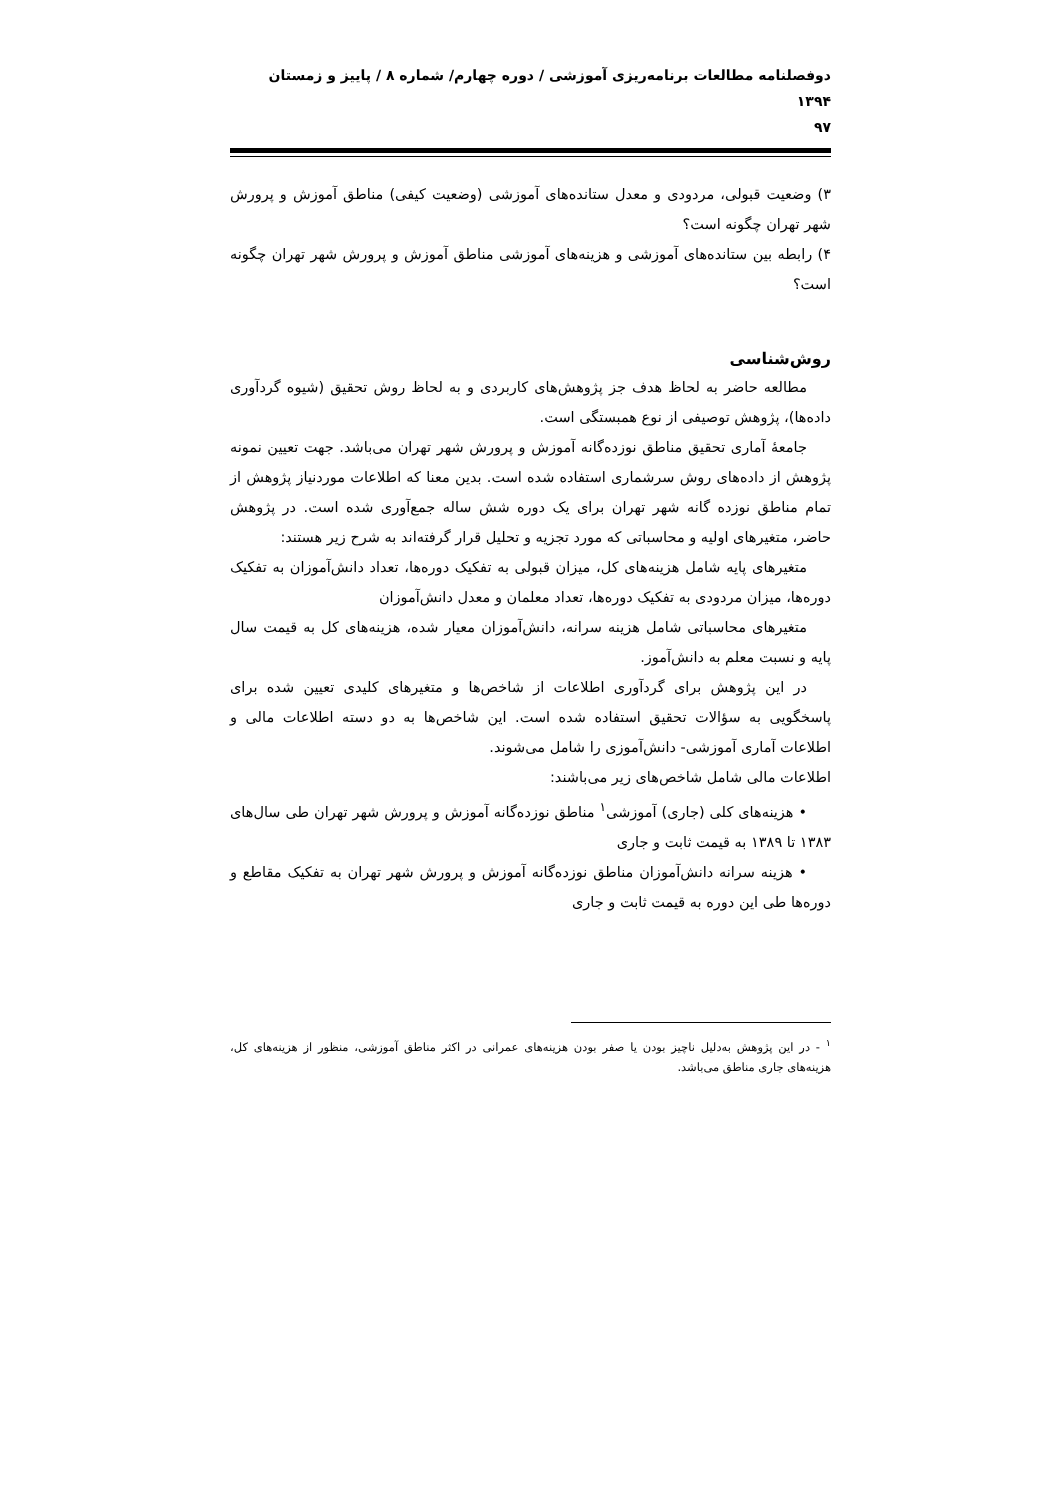دوفصلنامه مطالعات برنامه‌ریزی آموزشی / دوره چهارم/ شماره ۸ / پاییز و زمستان ۱۳۹۴
۹۷
۳) وضعیت قبولی، مردودی و معدل ستانده‌های آموزشی (وضعیت کیفی) مناطق آموزش و پرورش شهر تهران چگونه است؟
۴) رابطه بین ستانده‌های آموزشی و هزینه‌های آموزشی مناطق آموزش و پرورش شهر تهران چگونه است؟
روش‌شناسی
مطالعه حاضر به لحاظ هدف جز پژوهش‌های کاربردی و به لحاظ روش تحقیق (شیوه گردآوری داده‌ها)، پژوهش توصیفی از نوع همبستگی است.
جامعهٔ آماری تحقیق مناطق نوزده‌گانه آموزش و پرورش شهر تهران می‌باشد. جهت تعیین نمونه پژوهش از داده‌های روش سرشماری استفاده شده است. بدین معنا که اطلاعات موردنیاز پژوهش از تمام مناطق نوزده گانه شهر تهران برای یک دوره شش ساله جمع‌آوری شده است. در پژوهش حاضر، متغیرهای اولیه و محاسباتی که مورد تجزیه و تحلیل قرار گرفته‌اند به شرح زیر هستند:
متغیرهای پایه شامل هزینه‌های کل، میزان قبولی به تفکیک دوره‌ها، تعداد دانش‌آموزان به تفکیک دوره‌ها، میزان مردودی به تفکیک دوره‌ها، تعداد معلمان و معدل دانش‌آموزان
متغیرهای محاسباتی شامل هزینه سرانه، دانش‌آموزان معیار شده، هزینه‌های کل به قیمت سال پایه و نسبت معلم به دانش‌آموز.
در این پژوهش برای گردآوری اطلاعات از شاخص‌ها و متغیرهای کلیدی تعیین شده برای پاسخگویی به سؤالات تحقیق استفاده شده است. این شاخص‌ها به دو دسته اطلاعات مالی و اطلاعات آماری آموزشی- دانش‌آموزی را شامل می‌شوند.
اطلاعات مالی شامل شاخص‌های زیر می‌باشند:
• هزینه‌های کلی (جاری) آموزشی<sup>۱</sup> مناطق نوزده‌گانه آموزش و پرورش شهر تهران طی سال‌های ۱۳۸۳ تا ۱۳۸۹ به قیمت ثابت و جاری
• هزینه سرانه دانش‌آموزان مناطق نوزده‌گانه آموزش و پرورش شهر تهران به تفکیک مقاطع و دوره‌ها طی این دوره به قیمت ثابت و جاری
<sup>۱</sup> - در این پژوهش به‌دلیل ناچیز بودن یا صفر بودن هزینه‌های عمرانی در اکثر مناطق آموزشی، منظور از هزینه‌های کل، هزینه‌های جاری مناطق می‌باشد.